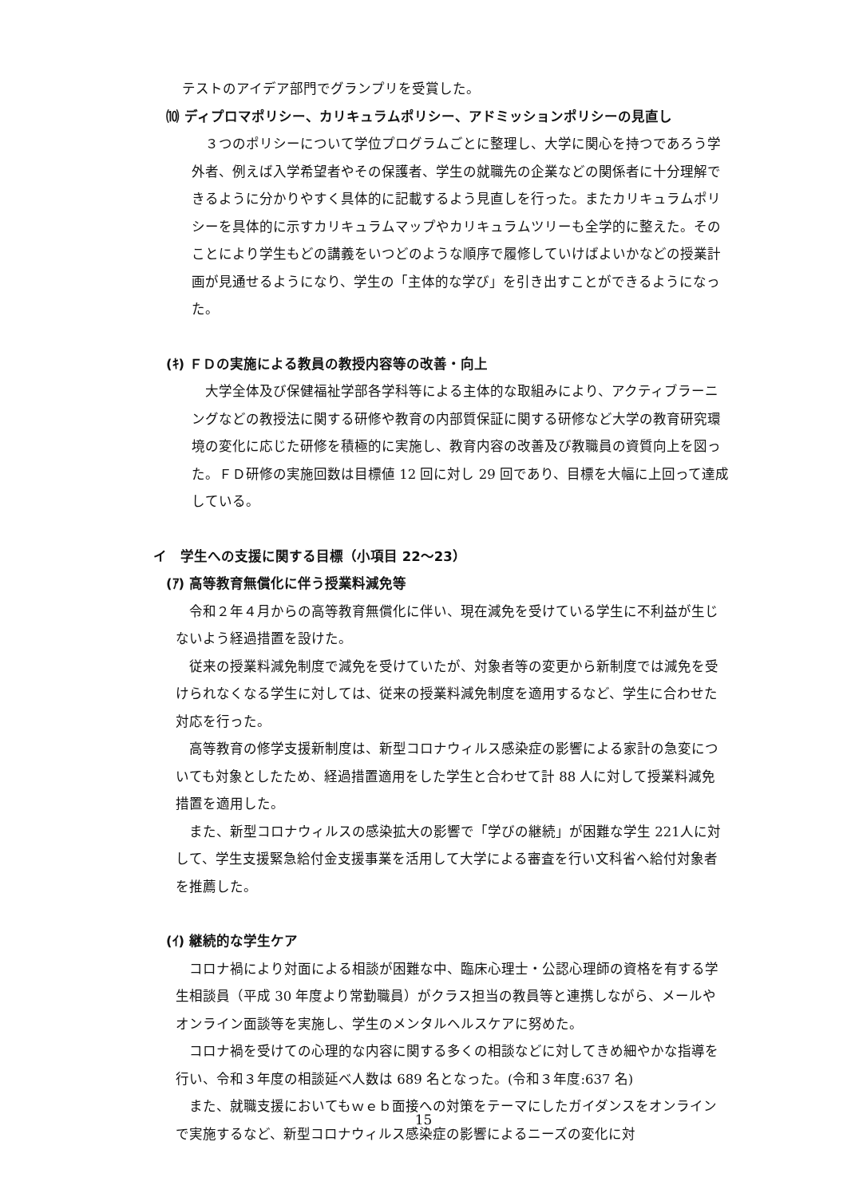テストのアイデア部門でグランプリを受賞した。
⑽ ディプロマポリシー、カリキュラムポリシー、アドミッションポリシーの見直し
　３つのポリシーについて学位プログラムごとに整理し、大学に関心を持つであろう学外者、例えば入学希望者やその保護者、学生の就職先の企業などの関係者に十分理解できるように分かりやすく具体的に記載するよう見直しを行った。またカリキュラムポリシーを具体的に示すカリキュラムマップやカリキュラムツリーも全学的に整えた。そのことにより学生もどの講義をいつどのような順序で履修していけばよいかなどの授業計画が見通せるようになり、学生の「主体的な学び」を引き出すことができるようになった。
(ｷ) ＦＤの実施による教員の教授内容等の改善・向上
　大学全体及び保健福祉学部各学科等による主体的な取組みにより、アクティブラーニングなどの教授法に関する研修や教育の内部質保証に関する研修など大学の教育研究環境の変化に応じた研修を積極的に実施し、教育内容の改善及び教職員の資質向上を図った。ＦＤ研修の実施回数は目標値 12 回に対し 29 回であり、目標を大幅に上回って達成している。
イ　学生への支援に関する目標（小項目 22～23）
(ｱ) 高等教育無償化に伴う授業料減免等
　令和２年４月からの高等教育無償化に伴い、現在減免を受けている学生に不利益が生じないよう経過措置を設けた。
　従来の授業料減免制度で減免を受けていたが、対象者等の変更から新制度では減免を受けられなくなる学生に対しては、従来の授業料減免制度を適用するなど、学生に合わせた対応を行った。
　高等教育の修学支援新制度は、新型コロナウィルス感染症の影響による家計の急変についても対象としたため、経過措置適用をした学生と合わせて計 88 人に対して授業料減免措置を適用した。
　また、新型コロナウィルスの感染拡大の影響で「学びの継続」が困難な学生 221人に対して、学生支援緊急給付金支援事業を活用して大学による審査を行い文科省へ給付対象者を推薦した。
(ｲ) 継続的な学生ケア
　コロナ禍により対面による相談が困難な中、臨床心理士・公認心理師の資格を有する学生相談員（平成 30 年度より常勤職員）がクラス担当の教員等と連携しながら、メールやオンライン面談等を実施し、学生のメンタルヘルスケアに努めた。
　コロナ禍を受けての心理的な内容に関する多くの相談などに対してきめ細やかな指導を行い、令和３年度の相談延べ人数は 689 名となった。(令和３年度:637 名)
　また、就職支援においてもｗｅｂ面接への対策をテーマにしたガイダンスをオンラインで実施するなど、新型コロナウィルス感染症の影響によるニーズの変化に対
15